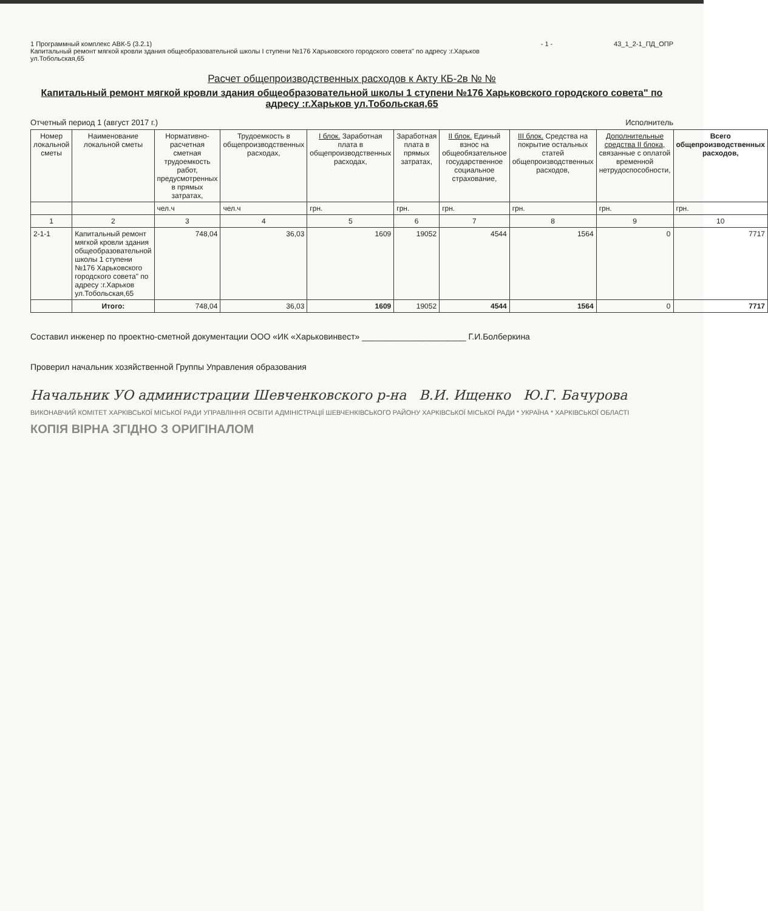1 Программный комплекс АВК-5 (3.2.1)
Капитальный ремонт мягкой кровли здания общеобразовательной школы I ступени №176 Харьковского городского совета" по адресу :г.Харьков
ул.Тобольская,65
- 1 - 43_1_2-1_ПД_ОПР
Расчет общепроизводственных расходов к Акту КБ-2в № №
Капитальный ремонт мягкой кровли здания общеобразовательной школы 1 ступени №176 Харьковского городского совета" по адресу :г.Харьков ул.Тобольская,65
Отчетный период 1 (август 2017 г.)
Исполнитель
| Номер локальной сметы | Наименование локальной сметы | Нормативно-расчетная сметная трудоемкость работ, предусмотренных в прямых затратах, | Трудоемкость в общепроизводственных расходах, | I блок. Заработная плата в общепроизводственных расходах, | Заработная плата в прямых затратах, | II блок. Единый взнос на общеобязательное государственное социальное страхование, | III блок. Средства на покрытие остальных статей общепроизводственных расходов, | Дополнительные средства II блока, связанные с оплатой временной нетрудоспособности, | Всего общепроизводственных расходов, |
| --- | --- | --- | --- | --- | --- | --- | --- | --- | --- |
| | | чел.ч | чел.ч | грн. | грн. | грн. | грн. | грн. | грн. |
| 1 | 2 | 3 | 4 | 5 | 6 | 7 | 8 | 9 | 10 |
| 2-1-1 | Капитальный ремонт мягкой кровли здания общеобразовательной школы 1 ступени №176 Харьковского городского совета" по адресу :г.Харьков ул.Тобольская,65 | 748,04 | 36,03 | 1609 | 19052 | 4544 | 1564 | 0 | 7717 |
| | Итого: | 748,04 | 36,03 | 1609 | 19052 | 4544 | 1564 | 0 | 7717 |
Составил инженер по проектно-сметной документации ООО «ИК «Харьковинвест» ______________________ Г.И.Болберкина
Проверил начальник хозяйственной Группы Управления образования
Начальник УО администрации Шевченковского р-на В.И. Ищенко Ю.Г. Бачурова
ВИКОНАВЧИЙ КОМІТЕТ ХАРКІВСЬКОЇ МІСЬКОЇ РАДИ УПРАВЛІННЯ ОСВІТИ АДМІНІСТРАЦІЇ ШЕВЧЕНКІВСЬКОГО РАЙОНУ ХАРКІВСЬКОЇ МІСЬКОЇ РАДИ * УКРАЇНА * ХАРКІВСЬКОЇ ОБЛАСТІ
КОПІЯ ВІРНА ЗГІДНО З ОРИГІНАЛОМ